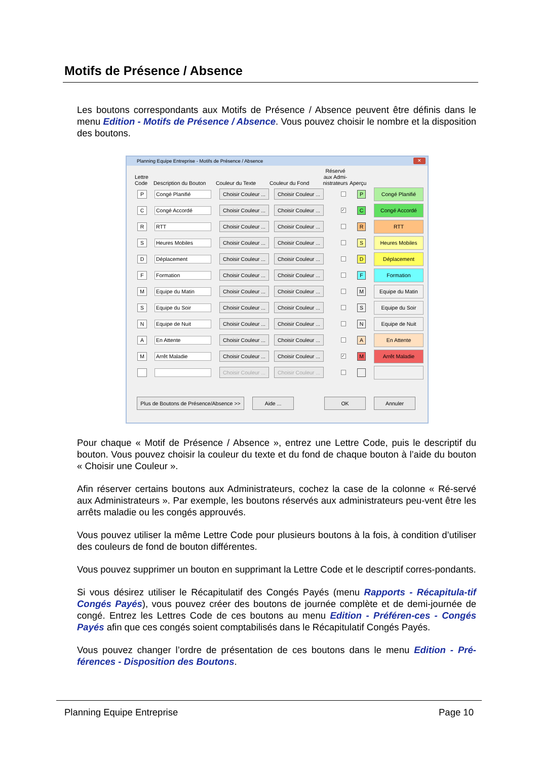Motifs de Présence / Absence
Les boutons correspondants aux Motifs de Présence / Absence peuvent être définis dans le menu Edition - Motifs de Présence / Absence. Vous pouvez choisir le nombre et la disposition des boutons.
Planning Equipe Entreprise - Motifs de Présence / Absence
✕
Lettre
Code
Description du Bouton
Couleur du Texte
Couleur du Fond
Réservé aux Admi-nistrateurs
Aperçu
P Congé Planifié
Choisir Couleur ...
Choisir Couleur ...
P
Congé Planifié
C Congé Accordé
Choisir Couleur ...
Choisir Couleur ...
✓
C
Congé Accordé
R RTT
Choisir Couleur ...
Choisir Couleur ...
R
RTT
S Heures Mobiles
Choisir Couleur ...
Choisir Couleur ...
S
Heures Mobiles
D Déplacement
Choisir Couleur ...
Choisir Couleur ...
D
Déplacement
F Formation
Choisir Couleur ...
Choisir Couleur ...
F
Formation
M Equipe du Matin
Choisir Couleur ...
Choisir Couleur ...
M
Equipe du Matin
S Equipe du Soir
Choisir Couleur ...
Choisir Couleur ...
S
Equipe du Soir
N Equipe de Nuit
Choisir Couleur ...
Choisir Couleur ...
N
Equipe de Nuit
A En Attente
Choisir Couleur ...
Choisir Couleur ...
A
En Attente
M Arrêt Maladie
Choisir Couleur ...
Choisir Couleur ...
✓
M
Arrêt Maladie
Choisir Couleur ...
Choisir Couleur ...
Plus de Boutons de Présence/Absence >>
Aide ... OK Annuler
Pour chaque « Motif de Présence / Absence », entrez une Lettre Code, puis le descriptif du bouton. Vous pouvez choisir la couleur du texte et du fond de chaque bouton à l’aide du bouton « Choisir une Couleur ».
Afin réserver certains boutons aux Administrateurs, cochez la case de la colonne « Ré-servé aux Administrateurs ». Par exemple, les boutons réservés aux administrateurs peu-vent être les arrêts maladie ou les congés approuvés.
Vous pouvez utiliser la même Lettre Code pour plusieurs boutons à la fois, à condition d’utiliser des couleurs de fond de bouton différentes.
Vous pouvez supprimer un bouton en supprimant la Lettre Code et le descriptif corres-pondants.
Si vous désirez utiliser le Récapitulatif des Congés Payés (menu Rapports - Récapitula-tif Congés Payés), vous pouvez créer des boutons de journée complète et de demi-journée de congé. Entrez les Lettres Code de ces boutons au menu Edition - Préféren-ces - Congés Payés afin que ces congés soient comptabilisés dans le Récapitulatif Congés Payés.
Vous pouvez changer l’ordre de présentation de ces boutons dans le menu Edition - Pré-férences - Disposition des Boutons.
Planning Equipe Entreprise Page 10